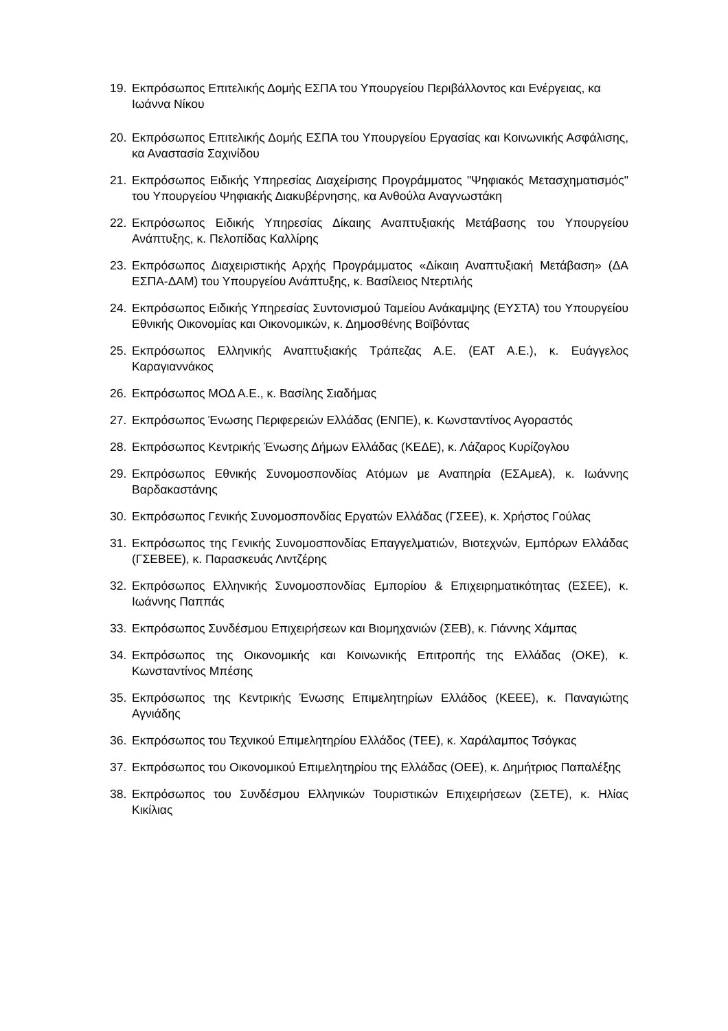19. Εκπρόσωπος Επιτελικής Δομής ΕΣΠΑ του Υπουργείου Περιβάλλοντος και Ενέργειας, κα Ιωάννα Νίκου
20. Εκπρόσωπος Επιτελικής Δομής ΕΣΠΑ του Υπουργείου Εργασίας και Κοινωνικής Ασφάλισης, κα Αναστασία Σαχινίδου
21. Εκπρόσωπος Ειδικής Υπηρεσίας Διαχείρισης Προγράμματος "Ψηφιακός Μετασχηματισμός" του Υπουργείου Ψηφιακής Διακυβέρνησης, κα Ανθούλα Αναγνωστάκη
22. Εκπρόσωπος Ειδικής Υπηρεσίας Δίκαιης Αναπτυξιακής Μετάβασης του Υπουργείου Ανάπτυξης, κ. Πελοπίδας Καλλίρης
23. Εκπρόσωπος Διαχειριστικής Αρχής Προγράμματος «Δίκαιη Αναπτυξιακή Μετάβαση» (ΔΑ ΕΣΠΑ-ΔΑΜ) του Υπουργείου Ανάπτυξης, κ. Βασίλειος Ντερτιλής
24. Εκπρόσωπος Ειδικής Υπηρεσίας Συντονισμού Ταμείου Ανάκαμψης (ΕΥΣΤΑ) του Υπουργείου Εθνικής Οικονομίας και Οικονομικών, κ. Δημοσθένης Βοϊβόντας
25. Εκπρόσωπος Ελληνικής Αναπτυξιακής Τράπεζας Α.Ε. (ΕΑΤ Α.Ε.), κ. Ευάγγελος Καραγιαννάκος
26. Εκπρόσωπος ΜΟΔ Α.Ε., κ. Βασίλης Σιαδήμας
27. Εκπρόσωπος Ένωσης Περιφερειών Ελλάδας (ΕΝΠΕ), κ. Κωνσταντίνος Αγοραστός
28. Εκπρόσωπος Κεντρικής Ένωσης Δήμων Ελλάδας (ΚΕΔΕ), κ. Λάζαρος Κυρίζογλου
29. Εκπρόσωπος Εθνικής Συνομοσπονδίας Ατόμων με Αναπηρία (ΕΣΑμεΑ), κ. Ιωάννης Βαρδακαστάνης
30. Εκπρόσωπος Γενικής Συνομοσπονδίας Εργατών Ελλάδας (ΓΣΕΕ), κ. Χρήστος Γούλας
31. Εκπρόσωπος της Γενικής Συνομοσπονδίας Επαγγελματιών, Βιοτεχνών, Εμπόρων Ελλάδας (ΓΣΕΒΕΕ), κ. Παρασκευάς Λιντζέρης
32. Εκπρόσωπος Ελληνικής Συνομοσπονδίας Εμπορίου & Επιχειρηματικότητας (ΕΣΕΕ), κ. Ιωάννης Παππάς
33. Εκπρόσωπος Συνδέσμου Επιχειρήσεων και Βιομηχανιών (ΣΕΒ), κ. Γιάννης Χάμπας
34. Εκπρόσωπος της Οικονομικής και Κοινωνικής Επιτροπής της Ελλάδας (ΟΚΕ), κ. Κωνσταντίνος Μπέσης
35. Εκπρόσωπος της Κεντρικής Ένωσης Επιμελητηρίων Ελλάδος (ΚΕΕΕ), κ. Παναγιώτης Αγνιάδης
36. Εκπρόσωπος του Τεχνικού Επιμελητηρίου Ελλάδος (ΤΕΕ), κ. Χαράλαμπος Τσόγκας
37. Εκπρόσωπος του Οικονομικού Επιμελητηρίου της Ελλάδας (ΟΕΕ), κ. Δημήτριος Παπαλέξης
38. Εκπρόσωπος του Συνδέσμου Ελληνικών Τουριστικών Επιχειρήσεων (ΣΕΤΕ), κ. Ηλίας Κικίλιας